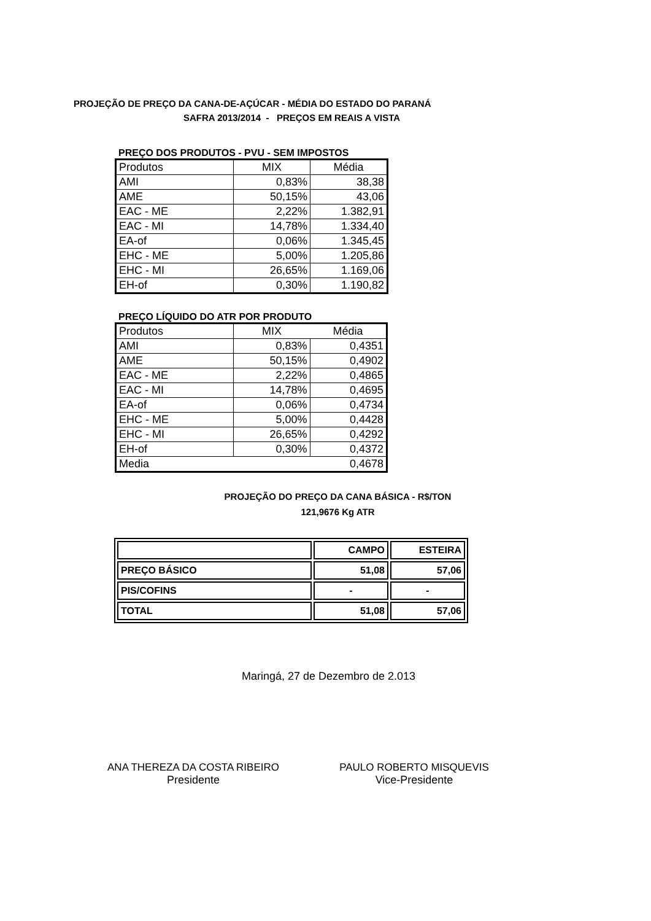PROJEÇÃO DE PREÇO DA CANA-DE-AÇÚCAR - MÉDIA DO ESTADO DO PARANÁ
SAFRA 2013/2014 - PREÇOS EM REAIS A VISTA
PREÇO DOS PRODUTOS - PVU - SEM IMPOSTOS
| Produtos | MIX | Média |
| AMI | 0,83% | 38,38 |
| AME | 50,15% | 43,06 |
| EAC - ME | 2,22% | 1.382,91 |
| EAC - MI | 14,78% | 1.334,40 |
| EA-of | 0,06% | 1.345,45 |
| EHC - ME | 5,00% | 1.205,86 |
| EHC - MI | 26,65% | 1.169,06 |
| EH-of | 0,30% | 1.190,82 |
PREÇO LÍQUIDO DO ATR POR PRODUTO
| Produtos | MIX | Média |
| AMI | 0,83% | 0,4351 |
| AME | 50,15% | 0,4902 |
| EAC - ME | 2,22% | 0,4865 |
| EAC - MI | 14,78% | 0,4695 |
| EA-of | 0,06% | 0,4734 |
| EHC - ME | 5,00% | 0,4428 |
| EHC - MI | 26,65% | 0,4292 |
| EH-of | 0,30% | 0,4372 |
| Media | | 0,4678 |
PROJEÇÃO DO PREÇO DA CANA BÁSICA - R$/TON
121,9676 Kg ATR
| | CAMPO | ESTEIRA |
| PREÇO BÁSICO | 51,08 | 57,06 |
| PIS/COFINS | - | - |
| TOTAL | 51,08 | 57,06 |
Maringá, 27 de Dezembro de 2.013
ANA THEREZA DA COSTA RIBEIRO
Presidente
PAULO ROBERTO MISQUEVIS
Vice-Presidente